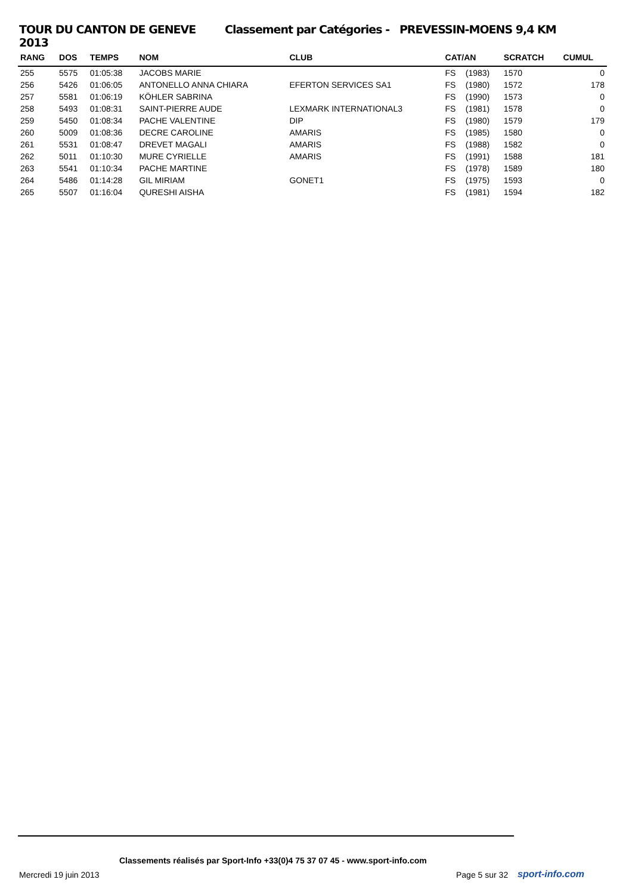TOUR DU CANTON DE GENEVE 2013 Classement par Catégories - PREVESSIN-MOENS 9,4 KM
| RANG | DOS | TEMPS | NOM | CLUB | CAT/AN | | SCRATCH | CUMUL |
| --- | --- | --- | --- | --- | --- | --- | --- | --- |
| 255 | 5575 | 01:05:38 | JACOBS MARIE | | FS | (1983) | 1570 | 0 |
| 256 | 5426 | 01:06:05 | ANTONELLO ANNA CHIARA | EFERTON SERVICES SA1 | FS | (1980) | 1572 | 178 |
| 257 | 5581 | 01:06:19 | KÖHLER SABRINA | | FS | (1990) | 1573 | 0 |
| 258 | 5493 | 01:08:31 | SAINT-PIERRE AUDE | LEXMARK INTERNATIONAL3 | FS | (1981) | 1578 | 0 |
| 259 | 5450 | 01:08:34 | PACHE VALENTINE | DIP | FS | (1980) | 1579 | 179 |
| 260 | 5009 | 01:08:36 | DECRE CAROLINE | AMARIS | FS | (1985) | 1580 | 0 |
| 261 | 5531 | 01:08:47 | DREVET MAGALI | AMARIS | FS | (1988) | 1582 | 0 |
| 262 | 5011 | 01:10:30 | MURE CYRIELLE | AMARIS | FS | (1991) | 1588 | 181 |
| 263 | 5541 | 01:10:34 | PACHE MARTINE | | FS | (1978) | 1589 | 180 |
| 264 | 5486 | 01:14:28 | GIL MIRIAM | GONET1 | FS | (1975) | 1593 | 0 |
| 265 | 5507 | 01:16:04 | QURESHI AISHA | | FS | (1981) | 1594 | 182 |
Classements réalisés par Sport-Info +33(0)4 75 37 07 45 - www.sport-info.com
Mercredi 19 juin 2013 Page 5 sur 32 sport-info.com